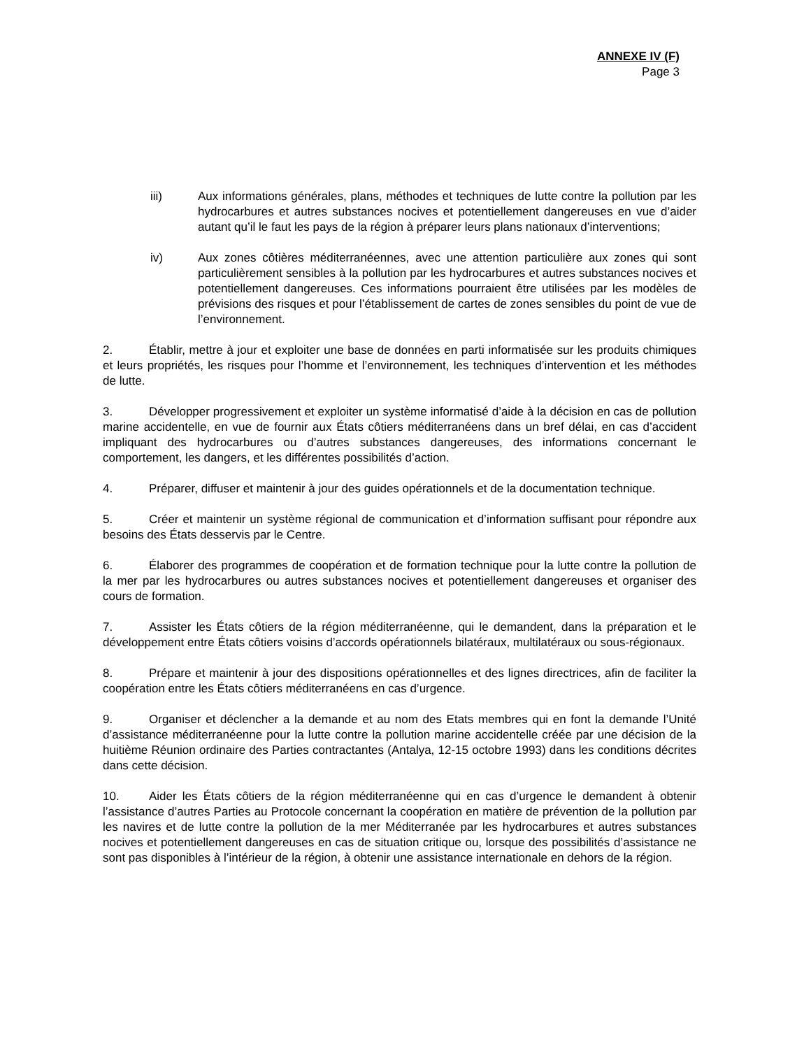ANNEXE IV (F)
Page 3
iii) Aux informations générales, plans, méthodes et techniques de lutte contre la pollution par les hydrocarbures et autres substances nocives et potentiellement dangereuses en vue d’aider autant qu’il le faut les pays de la région à préparer leurs plans nationaux d’interventions;
iv) Aux zones côtières méditerranéennes, avec une attention particulière aux zones qui sont particulièrement sensibles à la pollution par les hydrocarbures et autres substances nocives et potentiellement dangereuses. Ces informations pourraient être utilisées par les modèles de prévisions des risques et pour l’établissement de cartes de zones sensibles du point de vue de l’environnement.
2. Établir, mettre à jour et exploiter une base de données en parti informatisée sur les produits chimiques et leurs propriétés, les risques pour l’homme et l’environnement, les techniques d’intervention et les méthodes de lutte.
3. Développer progressivement et exploiter un système informatisé d’aide à la décision en cas de pollution marine accidentelle, en vue de fournir aux États côtiers méditerranéens dans un bref délai, en cas d’accident impliquant des hydrocarbures ou d’autres substances dangereuses, des informations concernant le comportement, les dangers, et les différentes possibilités d’action.
4. Préparer, diffuser et maintenir à jour des guides opérationnels et de la documentation technique.
5. Créer et maintenir un système régional de communication et d’information suffisant pour répondre aux besoins des États desservis par le Centre.
6. Élaborer des programmes de coopération et de formation technique pour la lutte contre la pollution de la mer par les hydrocarbures ou autres substances nocives et potentiellement dangereuses et organiser des cours de formation.
7. Assister les États côtiers de la région méditerranéenne, qui le demandent, dans la préparation et le développement entre États côtiers voisins d’accords opérationnels bilatéraux, multilatéraux ou sous-régionaux.
8. Prépare et maintenir à jour des dispositions opérationnelles et des lignes directrices, afin de faciliter la coopération entre les États côtiers méditerranéens en cas d’urgence.
9. Organiser et déclencher a la demande et au nom des Etats membres qui en font la demande l’Unité d’assistance méditerranéenne pour la lutte contre la pollution marine accidentelle créée par une décision de la huitième Réunion ordinaire des Parties contractantes (Antalya, 12-15 octobre 1993) dans les conditions décrites dans cette décision.
10. Aider les États côtiers de la région méditerranéenne qui en cas d’urgence le demandent à obtenir l’assistance d’autres Parties au Protocole concernant la coopération en matière de prévention de la pollution par les navires et de lutte contre la pollution de la mer Méditerranée par les hydrocarbures et autres substances nocives et potentiellement dangereuses en cas de situation critique ou, lorsque des possibilités d’assistance ne sont pas disponibles à l’intérieur de la région, à obtenir une assistance internationale en dehors de la région.